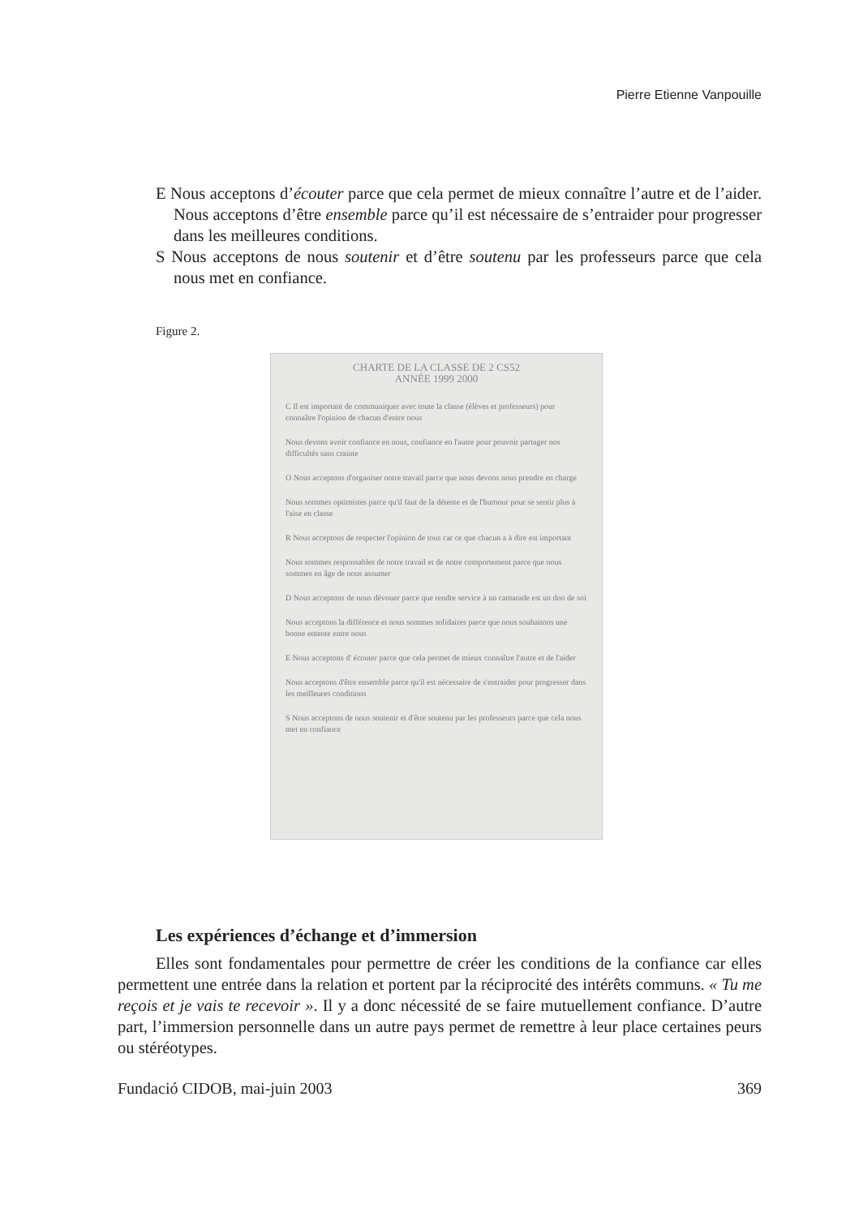Pierre Etienne Vanpouille
E Nous acceptons d’écouter parce que cela permet de mieux connaître l’autre et de l’aider. Nous acceptons d’être ensemble parce qu’il est nécessaire de s’entraider pour progresser dans les meilleures conditions.
S Nous acceptons de nous soutenir et d’être soutenu par les professeurs parce que cela nous met en confiance.
Figure 2.
CHARTE DE LA CLASSE DE 2 CS52
ANNÉE 1999 2000
C Il est important de communiquer avec toute la classe (élèves et professeurs) pour connaître l'opinion de chacun d'entre nous
Nous devons avoir confiance en nous, confiance en l'autre pour pouvoir partager nos difficultés sans crainte
O Nous acceptons d'organiser notre travail parce que nous devons nous prendre en charge
Nous sommes optimistes parce qu'il faut de la détente et de l'humour pour se sentir plus à l'aise en classe
R Nous acceptons de respecter l'opinion de tous car ce que chacun a à dire est important
Nous sommes responsables de notre travail et de notre comportement parce que nous sommes en âge de nous assumer
D Nous acceptons de nous dévouer parce que rendre service à un camarade est un don de soi
Nous acceptons la différence et nous sommes solidaires parce que nous souhaitons une bonne entente entre nous
E Nous acceptons d' écouter parce que cela permet de mieux connaître l'autre et de l'aider
Nous acceptons d'être ensemble parce qu'il est nécessaire de s'entraider pour progresser dans les meilleures conditions
S Nous acceptons de nous soutenir et d'être soutenu par les professeurs parce que cela nous met en confiance
Les expériences d’échange et d’immersion
Elles sont fondamentales pour permettre de créer les conditions de la confiance car elles permettent une entrée dans la relation et portent par la réciprocité des intérêts communs. « Tu me reçois et je vais te recevoir ». Il y a donc nécessité de se faire mutuellement confiance. D’autre part, l’immersion personnelle dans un autre pays permet de remettre à leur place certaines peurs ou stéréotypes.
Fundació CIDOB, mai-juin 2003 369